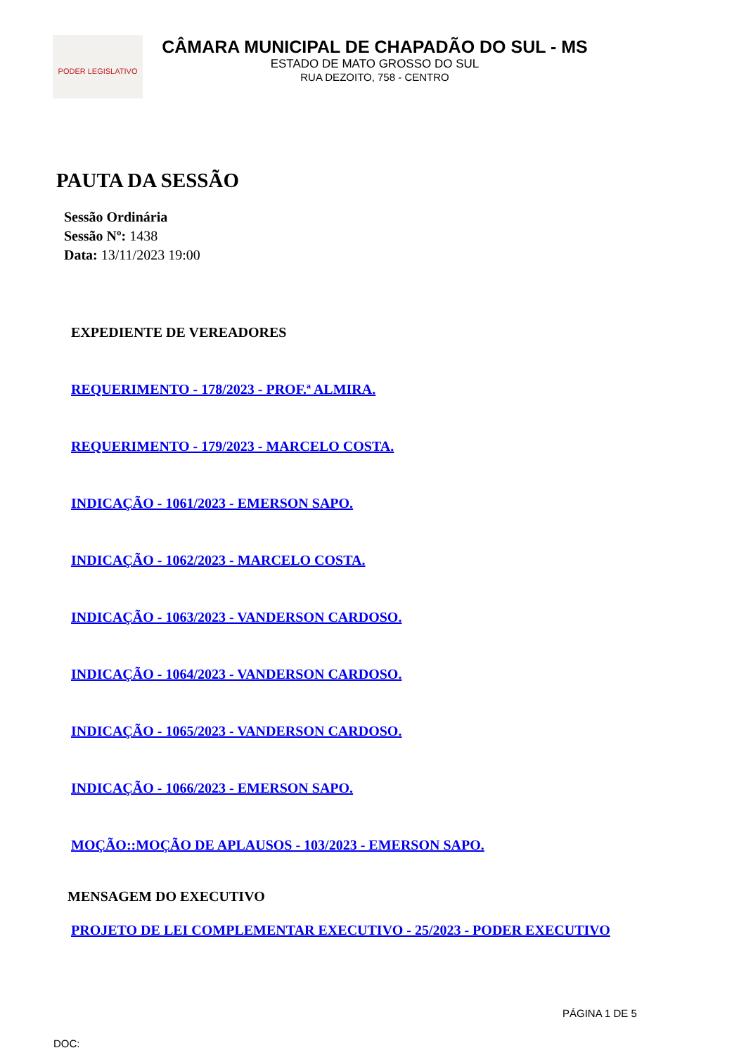PODER LEGISLATIVO
CÂMARA MUNICIPAL DE CHAPADÃO DO SUL - MS
ESTADO DE MATO GROSSO DO SUL
RUA DEZOITO, 758 - CENTRO
PAUTA DA SESSÃO
Sessão Ordinária
Sessão Nº: 1438
Data: 13/11/2023 19:00
EXPEDIENTE DE VEREADORES
REQUERIMENTO - 178/2023 - PROF.ª ALMIRA.
REQUERIMENTO - 179/2023 - MARCELO COSTA.
INDICAÇÃO - 1061/2023 - EMERSON SAPO.
INDICAÇÃO - 1062/2023 - MARCELO COSTA.
INDICAÇÃO - 1063/2023 - VANDERSON CARDOSO.
INDICAÇÃO - 1064/2023 - VANDERSON CARDOSO.
INDICAÇÃO - 1065/2023 - VANDERSON CARDOSO.
INDICAÇÃO - 1066/2023 - EMERSON SAPO.
MOÇÃO::MOÇÃO DE APLAUSOS - 103/2023 - EMERSON SAPO.
MENSAGEM DO EXECUTIVO
PROJETO DE LEI COMPLEMENTAR EXECUTIVO - 25/2023 - PODER EXECUTIVO
PÁGINA 1 DE 5
DOC: